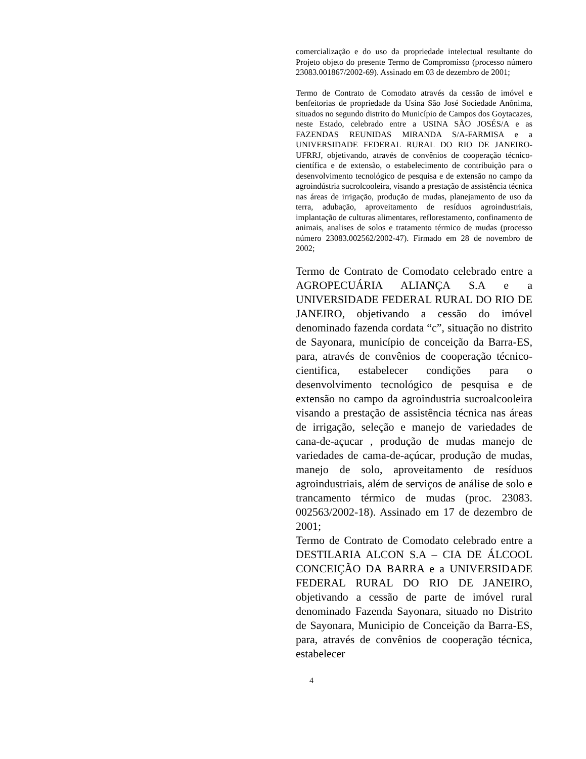comercialização e do uso da propriedade intelectual resultante do Projeto objeto do presente Termo de Compromisso (processo número 23083.001867/2002-69). Assinado em 03 de dezembro de 2001;
Termo de Contrato de Comodato através da cessão de imóvel e benfeitorias de propriedade da Usina São José Sociedade Anônima, situados no segundo distrito do Município de Campos dos Goytacazes, neste Estado, celebrado entre a USINA SÃO JOSÉS/A e as FAZENDAS REUNIDAS MIRANDA S/A-FARMISA e a UNIVERSIDADE FEDERAL RURAL DO RIO DE JANEIRO-UFRRJ, objetivando, através de convênios de cooperação técnico-científica e de extensão, o estabelecimento de contribuição para o desenvolvimento tecnológico de pesquisa e de extensão no campo da agroindústria sucrolcooleira, visando a prestação de assistência técnica nas áreas de irrigação, produção de mudas, planejamento de uso da terra, adubação, aproveitamento de resíduos agroindustriais, implantação de culturas alimentares, reflorestamento, confinamento de animais, analises de solos e tratamento térmico de mudas (processo número 23083.002562/2002-47). Firmado em 28 de novembro de 2002;
Termo de Contrato de Comodato celebrado entre a AGROPECUÁRIA ALIANÇA S.A e a UNIVERSIDADE FEDERAL RURAL DO RIO DE JANEIRO, objetivando a cessão do imóvel denominado fazenda cordata “c”, situação no distrito de Sayonara, município de conceição da Barra-ES, para, através de convênios de cooperação técnico-cientifica, estabelecer condições para o desenvolvimento tecnológico de pesquisa e de extensão no campo da agroindustria sucroalcooleira visando a prestação de assistência técnica nas áreas de irrigação, seleção e manejo de variedades de cana-de-açucar , produção de mudas manejo de variedades de cama-de-açúcar, produção de mudas, manejo de solo, aproveitamento de resíduos agroindustriais, além de serviços de análise de solo e trancamento térmico de mudas (proc. 23083. 002563/2002-18). Assinado em 17 de dezembro de 2001;
Termo de Contrato de Comodato celebrado entre a DESTILARIA ALCON S.A – CIA DE ÁLCOOL CONCEIÇÃO DA BARRA e a UNIVERSIDADE FEDERAL RURAL DO RIO DE JANEIRO, objetivando a cessão de parte de imóvel rural denominado Fazenda Sayonara, situado no Distrito de Sayonara, Municipio de Conceição da Barra-ES, para, através de convênios de cooperação técnica, estabelecer
4